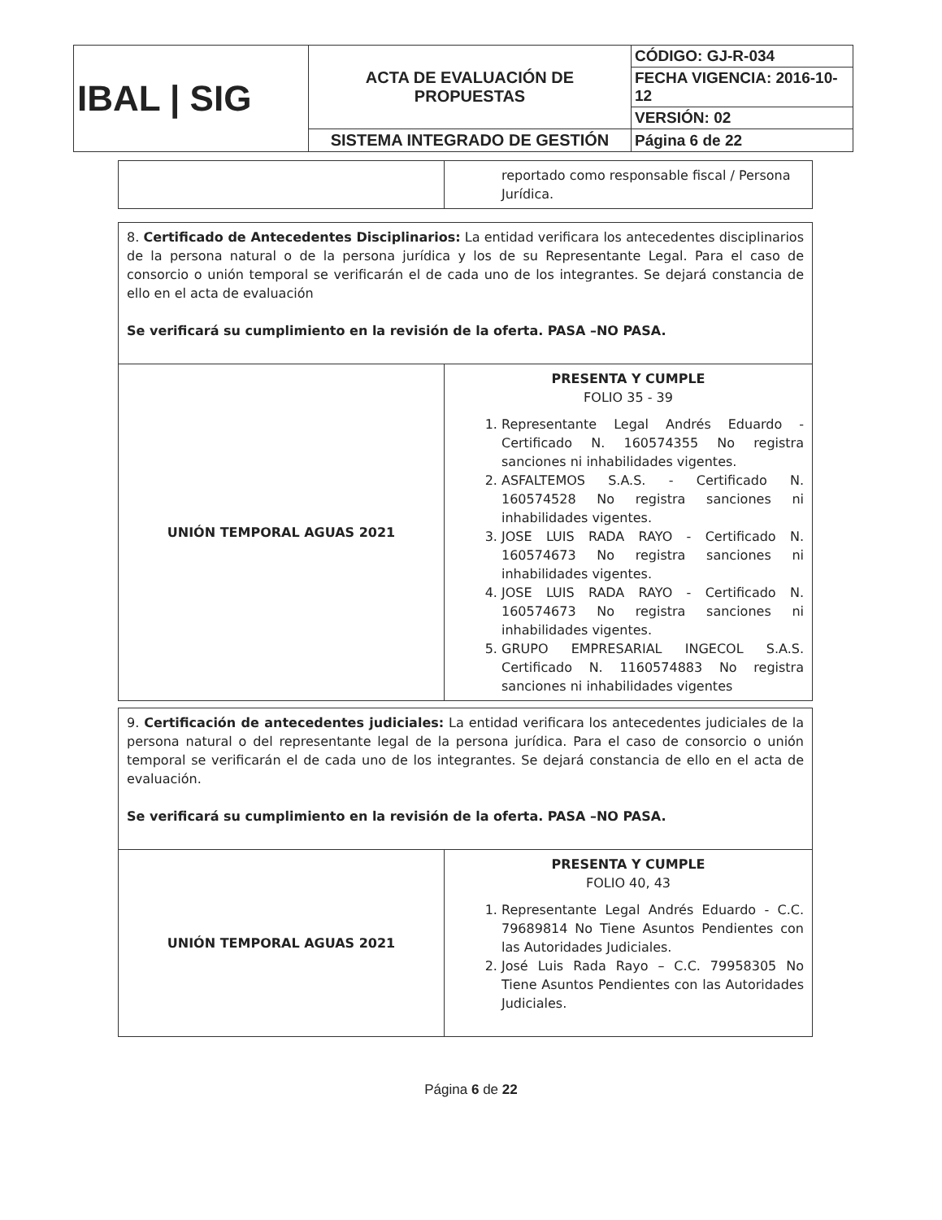| IBAL / SIG | ACTA DE EVALUACIÓN DE PROPUESTAS | CÓDIGO: GJ-R-034 |
| | | FECHA VIGENCIA: 2016-10-12 |
| | | VERSIÓN: 02 |
| | SISTEMA INTEGRADO DE GESTIÓN | Página 6 de 22 |
| | reportado como responsable fiscal / Persona Jurídica. |
| 8. Certificado de Antecedentes Disciplinarios: La entidad verificara los antecedentes disciplinarios de la persona natural o de la persona jurídica y los de su Representante Legal. Para el caso de consorcio o unión temporal se verificarán el de cada uno de los integrantes. Se dejará constancia de ello en el acta de evaluación Se verificará su cumplimiento en la revisión de la oferta. PASA –NO PASA. | |
| UNIÓN TEMPORAL AGUAS 2021 | PRESENTA Y CUMPLE FOLIO 35 - 39 1. Representante Legal Andrés Eduardo - Certificado N. 160574355 No registra sanciones ni inhabilidades vigentes. 2. ASFALTEMOS S.A.S. - Certificado N. 160574528 No registra sanciones ni inhabilidades vigentes. 3. JOSE LUIS RADA RAYO - Certificado N. 160574673 No registra sanciones ni inhabilidades vigentes. 4. JOSE LUIS RADA RAYO - Certificado N. 160574673 No registra sanciones ni inhabilidades vigentes. 5. GRUPO EMPRESARIAL INGECOL S.A.S. Certificado N. 1160574883 No registra sanciones ni inhabilidades vigentes |
| 9. Certificación de antecedentes judiciales: La entidad verificara los antecedentes judiciales de la persona natural o del representante legal de la persona jurídica. Para el caso de consorcio o unión temporal se verificarán el de cada uno de los integrantes. Se dejará constancia de ello en el acta de evaluación. Se verificará su cumplimiento en la revisión de la oferta. PASA –NO PASA. | |
| UNIÓN TEMPORAL AGUAS 2021 | PRESENTA Y CUMPLE FOLIO 40, 43 1. Representante Legal Andrés Eduardo - C.C. 79689814 No Tiene Asuntos Pendientes con las Autoridades Judiciales. 2. José Luis Rada Rayo – C.C. 79958305 No Tiene Asuntos Pendientes con las Autoridades Judiciales. |
Página 6 de 22